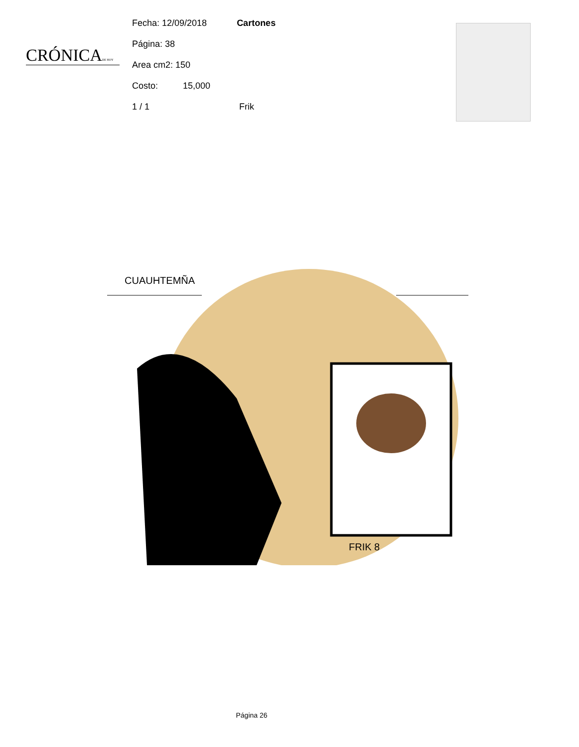CRÓNICADE HOY
Fecha: 12/09/2018 Cartones
Página: 38
Area cm2: 150
Costo: 15,000
1 / 1 Frik
CUAUHTEMÑA
FRIK 8
Página 26